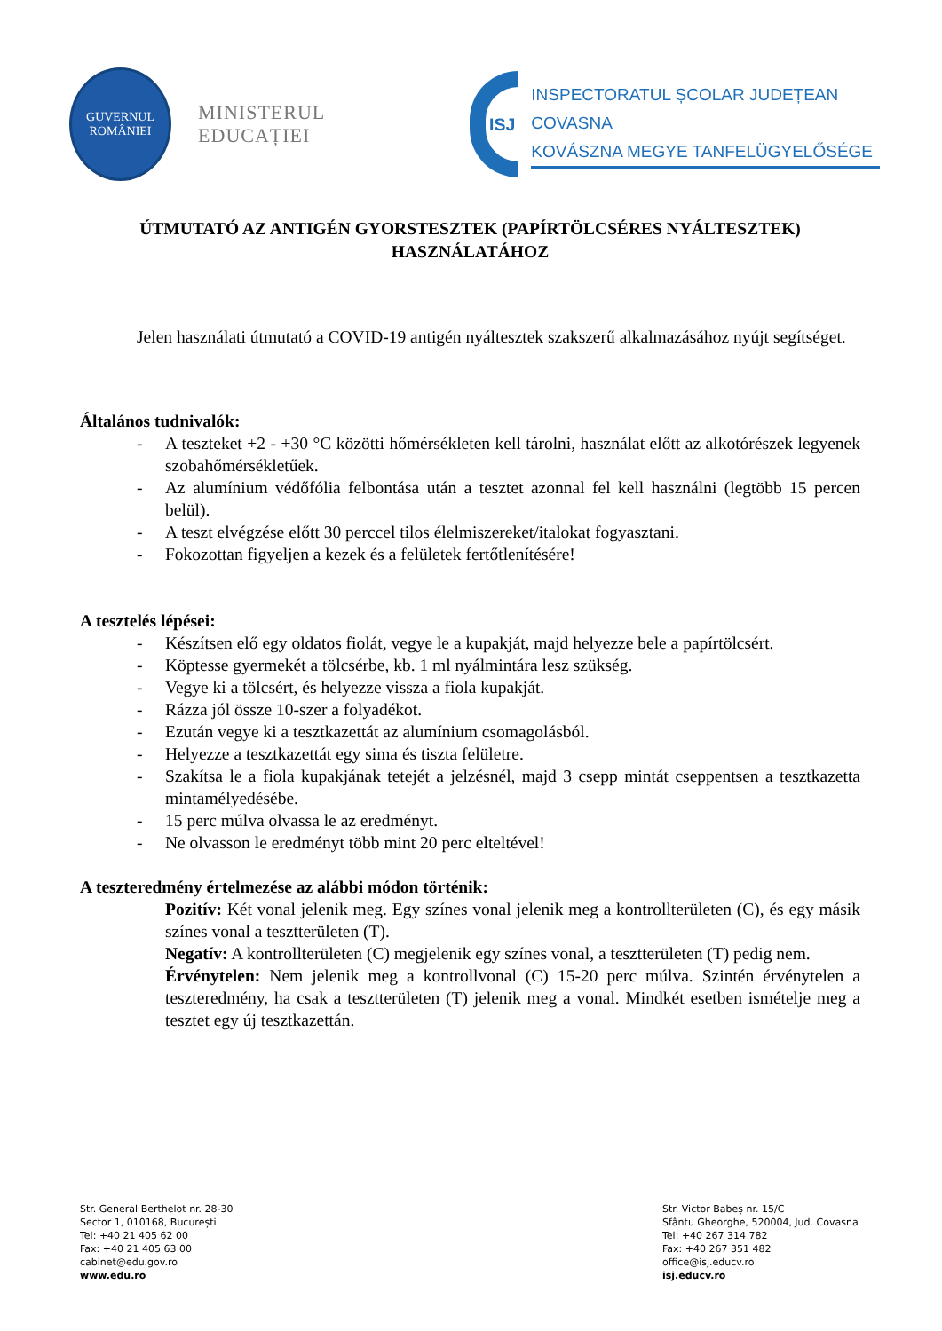GUVERNUL
ROMÂNIEI
MINISTERUL EDUCAȚIEI
ISJ
INSPECTORATUL ȘCOLAR JUDEȚEAN COVASNA
KOVÁSZNA MEGYE TANFELÜGYELŐSÉGE
ÚTMUTATÓ AZ ANTIGÉN GYORSTESZTEK (PAPÍRTÖLCSÉRES NYÁLTESZTEK) HASZNÁLATÁHOZ
Jelen használati útmutató a COVID-19 antigén nyáltesztek szakszerű alkalmazásához nyújt segítséget.
Általános tudnivalók:
- A teszteket +2 - +30 °C közötti hőmérsékleten kell tárolni, használat előtt az alkotórészek legyenek szobahőmérsékletűek.
- Az alumínium védőfólia felbontása után a tesztet azonnal fel kell használni (legtöbb 15 percen belül).
- A teszt elvégzése előtt 30 perccel tilos élelmiszereket/italokat fogyasztani.
- Fokozottan figyeljen a kezek és a felületek fertőtlenítésére!
A tesztelés lépései:
- Készítsen elő egy oldatos fiolát, vegye le a kupakját, majd helyezze bele a papírtölcsért.
- Köptesse gyermekét a tölcsérbe, kb. 1 ml nyálmintára lesz szükség.
- Vegye ki a tölcsért, és helyezze vissza a fiola kupakját.
- Rázza jól össze 10-szer a folyadékot.
- Ezután vegye ki a tesztkazettát az alumínium csomagolásból.
- Helyezze a tesztkazettát egy sima és tiszta felületre.
- Szakítsa le a fiola kupakjának tetejét a jelzésnél, majd 3 csepp mintát cseppentsen a tesztkazetta mintamélyedésébe.
- 15 perc múlva olvassa le az eredményt.
- Ne olvasson le eredményt több mint 20 perc elteltével!
A teszteredmény értelmezése az alábbi módon történik:
Pozitív: Két vonal jelenik meg. Egy színes vonal jelenik meg a kontrollterületen (C), és egy másik színes vonal a tesztterületen (T).
Negatív: A kontrollterületen (C) megjelenik egy színes vonal, a tesztterületen (T) pedig nem.
Érvénytelen: Nem jelenik meg a kontrollvonal (C) 15-20 perc múlva. Szintén érvénytelen a teszteredmény, ha csak a tesztterületen (T) jelenik meg a vonal. Mindkét esetben ismételje meg a tesztet egy új tesztkazettán.
Str. General Berthelot nr. 28-30
Sector 1, 010168, București
Tel: +40 21 405 62 00
Fax: +40 21 405 63 00
cabinet@edu.gov.ro
www.edu.ro
Str. Victor Babeș nr. 15/C
Sfântu Gheorghe, 520004, Jud. Covasna
Tel: +40 267 314 782
Fax: +40 267 351 482
office@isj.educv.ro
isj.educv.ro